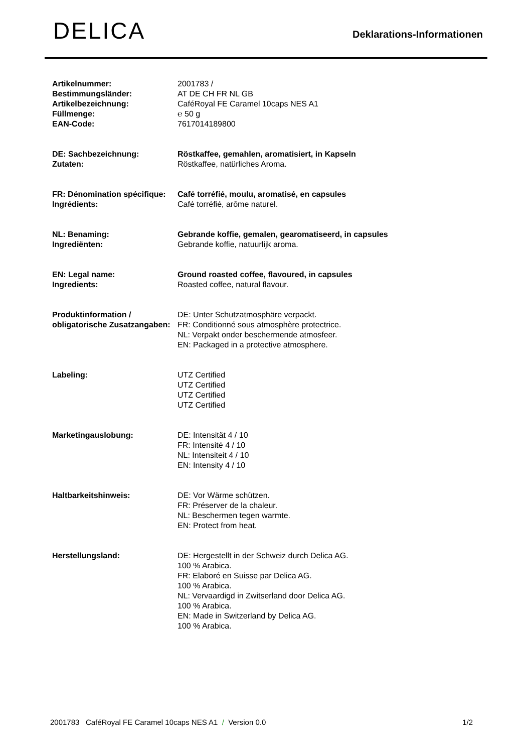DELICA
Deklarations-Informationen
| Artikelnummer: | 2001783 / |
| Bestimmungsländer: | AT DE CH FR NL GB |
| Artikelbezeichnung: | CaféRoyal FE Caramel 10caps NES A1 |
| Füllmenge: | ℮ 50 g |
| EAN-Code: | 7617014189800 |
| DE: Sachbezeichnung: | Röstkaffee, gemahlen, aromatisiert, in Kapseln |
| Zutaten: | Röstkaffee, natürliches Aroma. |
| FR: Dénomination spécifique: | Café torréfié, moulu, aromatisé, en capsules |
| Ingrédients: | Café torréfié, arôme naturel. |
| NL: Benaming: | Gebrande koffie, gemalen, gearomatiseerd, in capsules |
| Ingrediënten: | Gebrande koffie, natuurlijk aroma. |
| EN: Legal name: | Ground roasted coffee, flavoured, in capsules |
| Ingredients: | Roasted coffee, natural flavour. |
| Produktinformation / obligatorische Zusatzangaben: | DE: Unter Schutzatmosphäre verpackt. FR: Conditionné sous atmosphère protectrice. NL: Verpakt onder beschermende atmosfeer. EN: Packaged in a protective atmosphere. |
| Labeling: | UTZ Certified UTZ Certified UTZ Certified UTZ Certified |
| Marketingauslobung: | DE: Intensität 4 / 10 FR: Intensité 4 / 10 NL: Intensiteit 4 / 10 EN: Intensity 4 / 10 |
| Haltbarkeitshinweis: | DE: Vor Wärme schützen. FR: Préserver de la chaleur. NL: Beschermen tegen warmte. EN: Protect from heat. |
| Herstellungsland: | DE: Hergestellt in der Schweiz durch Delica AG. 100 % Arabica. FR: Elaboré en Suisse par Delica AG. 100 % Arabica. NL: Vervaardigd in Zwitserland door Delica AG. 100 % Arabica. EN: Made in Switzerland by Delica AG. 100 % Arabica. |
2001783 CaféRoyal FE Caramel 10caps NES A1 / Version 0.0 1/2